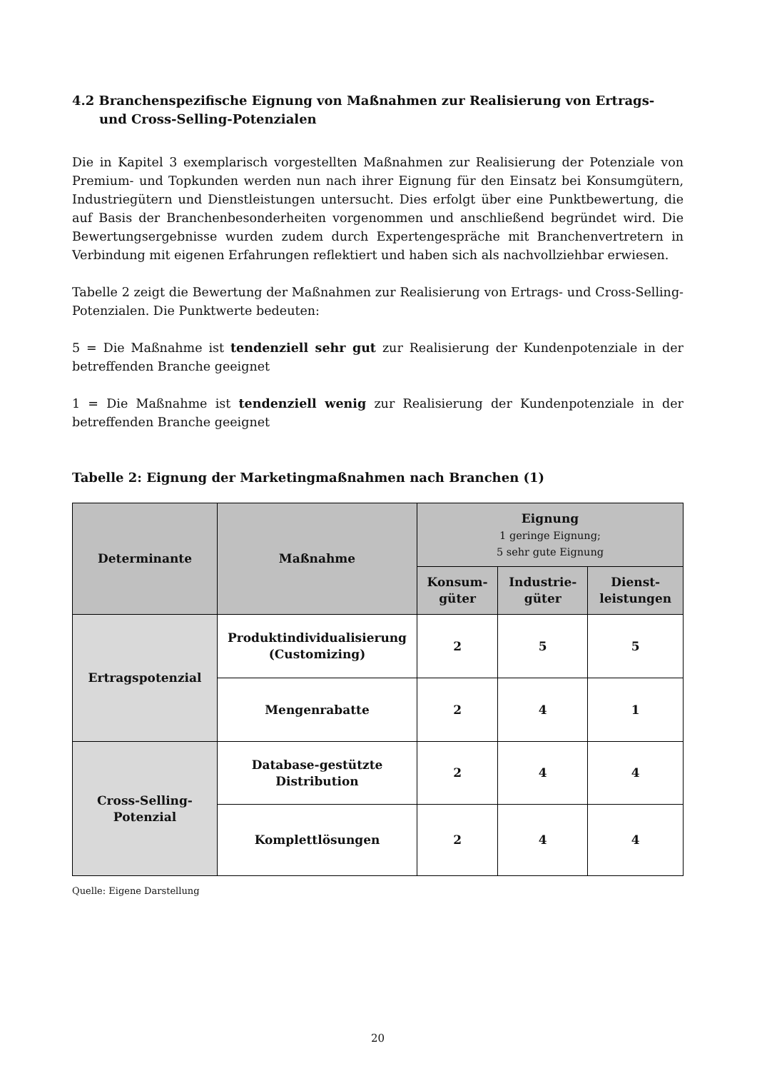4.2 Branchenspezifische Eignung von Maßnahmen zur Realisierung von Ertrags- und Cross-Selling-Potenzialen
Die in Kapitel 3 exemplarisch vorgestellten Maßnahmen zur Realisierung der Potenziale von Premium- und Topkunden werden nun nach ihrer Eignung für den Einsatz bei Konsumgütern, Industriegütern und Dienstleistungen untersucht. Dies erfolgt über eine Punktbewertung, die auf Basis der Branchenbesonderheiten vorgenommen und anschließend begründet wird. Die Bewertungsergebnisse wurden zudem durch Expertengespräche mit Branchenvertretern in Verbindung mit eigenen Erfahrungen reflektiert und haben sich als nachvollziehbar erwiesen.
Tabelle 2 zeigt die Bewertung der Maßnahmen zur Realisierung von Ertrags- und Cross-Selling-Potenzialen. Die Punktwerte bedeuten:
5 = Die Maßnahme ist tendenziell sehr gut zur Realisierung der Kundenpotenziale in der betreffenden Branche geeignet
1 = Die Maßnahme ist tendenziell wenig zur Realisierung der Kundenpotenziale in der betreffenden Branche geeignet
Tabelle 2: Eignung der Marketingmaßnahmen nach Branchen (1)
| Determinante | Maßnahme | Eignung 1 geringe Eignung; 5 sehr gute Eignung | | |
| --- | --- | --- | --- | --- |
| | | Konsum- güter | Industrie- güter | Dienst- leistungen |
| Ertragspotenzial | Produktindividualisierung (Customizing) | 2 | 5 | 5 |
| | Mengenrabatte | 2 | 4 | 1 |
| Cross-Selling- Potenzial | Database-gestützte Distribution | 2 | 4 | 4 |
| | Komplettlösungen | 2 | 4 | 4 |
Quelle: Eigene Darstellung
20